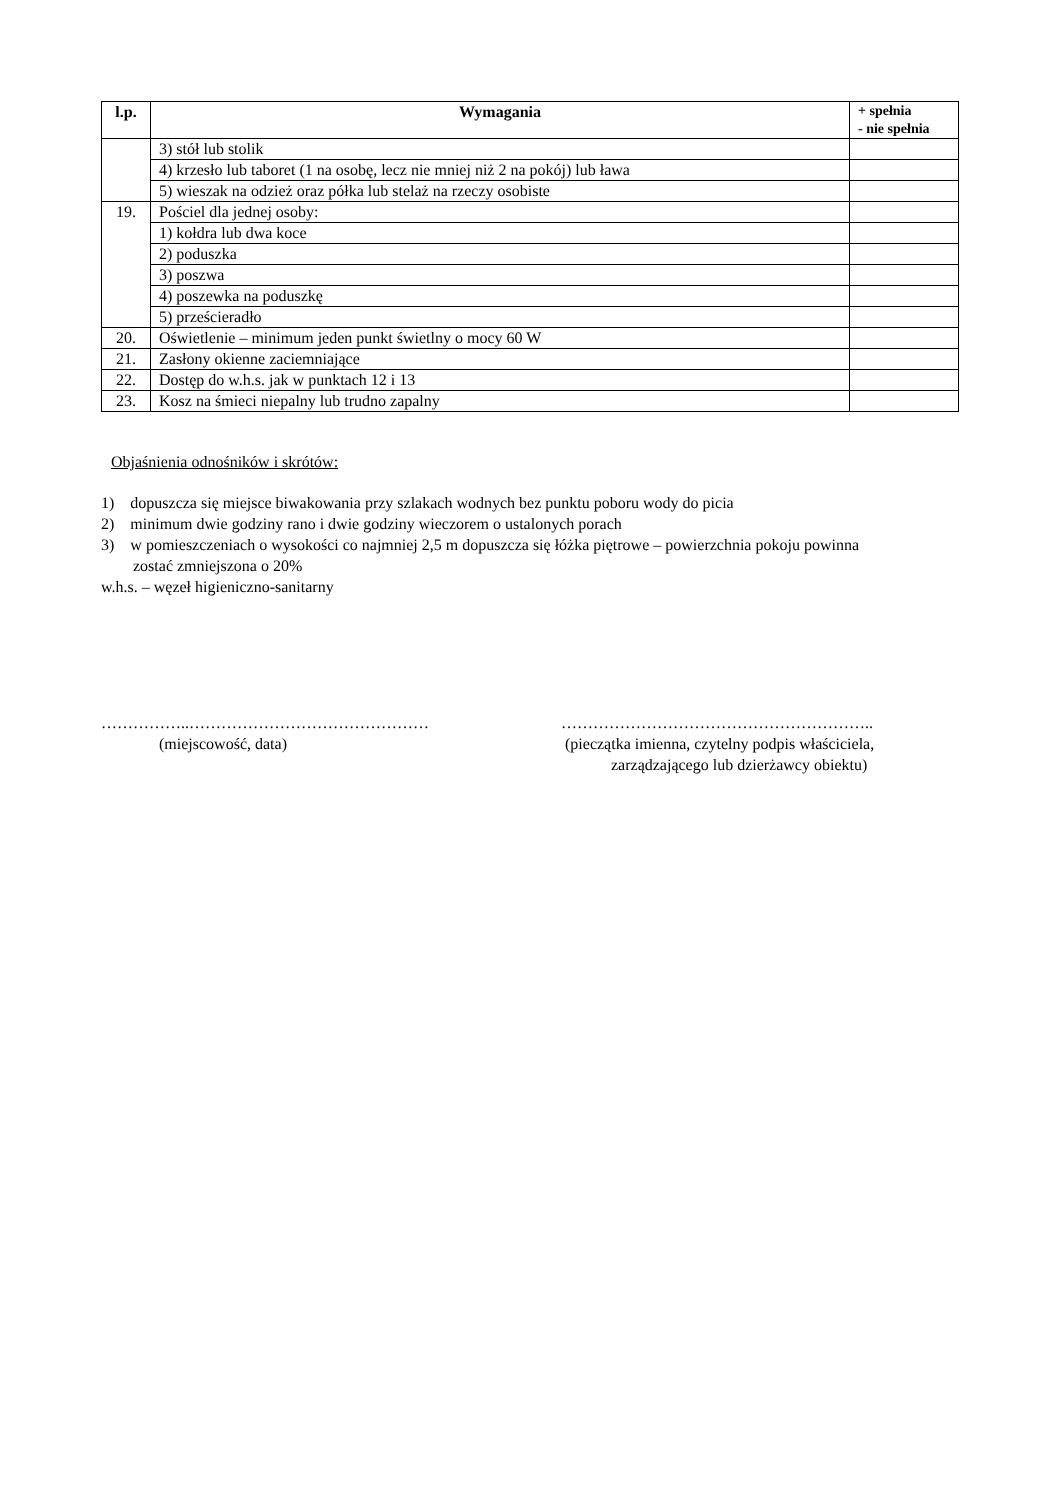| l.p. | Wymagania | + spełnia - nie spełnia |
| --- | --- | --- |
| | 3) stół lub stolik | |
| | 4) krzesło lub taboret (1 na osobę, lecz nie mniej niż 2 na pokój) lub ława | |
| | 5) wieszak na odzież oraz półka lub stelaż na rzeczy osobiste | |
| 19. | Pościel dla jednej osoby: | |
| | 1) kołdra lub dwa koce | |
| | 2) poduszka | |
| | 3) poszwa | |
| | 4) poszewka na poduszkę | |
| | 5) prześcieradło | |
| 20. | Oświetlenie – minimum jeden punkt świetlny o mocy 60 W | |
| 21. | Zasłony okienne zaciemniające | |
| 22. | Dostęp do w.h.s. jak w punktach 12 i 13 | |
| 23. | Kosz na śmieci niepalny lub trudno zapalny | |
Objaśnienia odnośników i skrótów:
1) dopuszcza się miejsce biwakowania przy szlakach wodnych bez punktu poboru wody do picia
2) minimum dwie godziny rano i dwie godziny wieczorem o ustalonych porach
3) w pomieszczeniach o wysokości co najmniej 2,5 m dopuszcza się łóżka piętrowe – powierzchnia pokoju powinna
zostać zmniejszona o 20%
w.h.s. – węzeł higieniczno-sanitarny
……………..………………………………………
(miejscowość, data)
…………………………………………………..
(pieczątka imienna, czytelny podpis właściciela,
zarządzającego lub dzierżawcy obiektu)